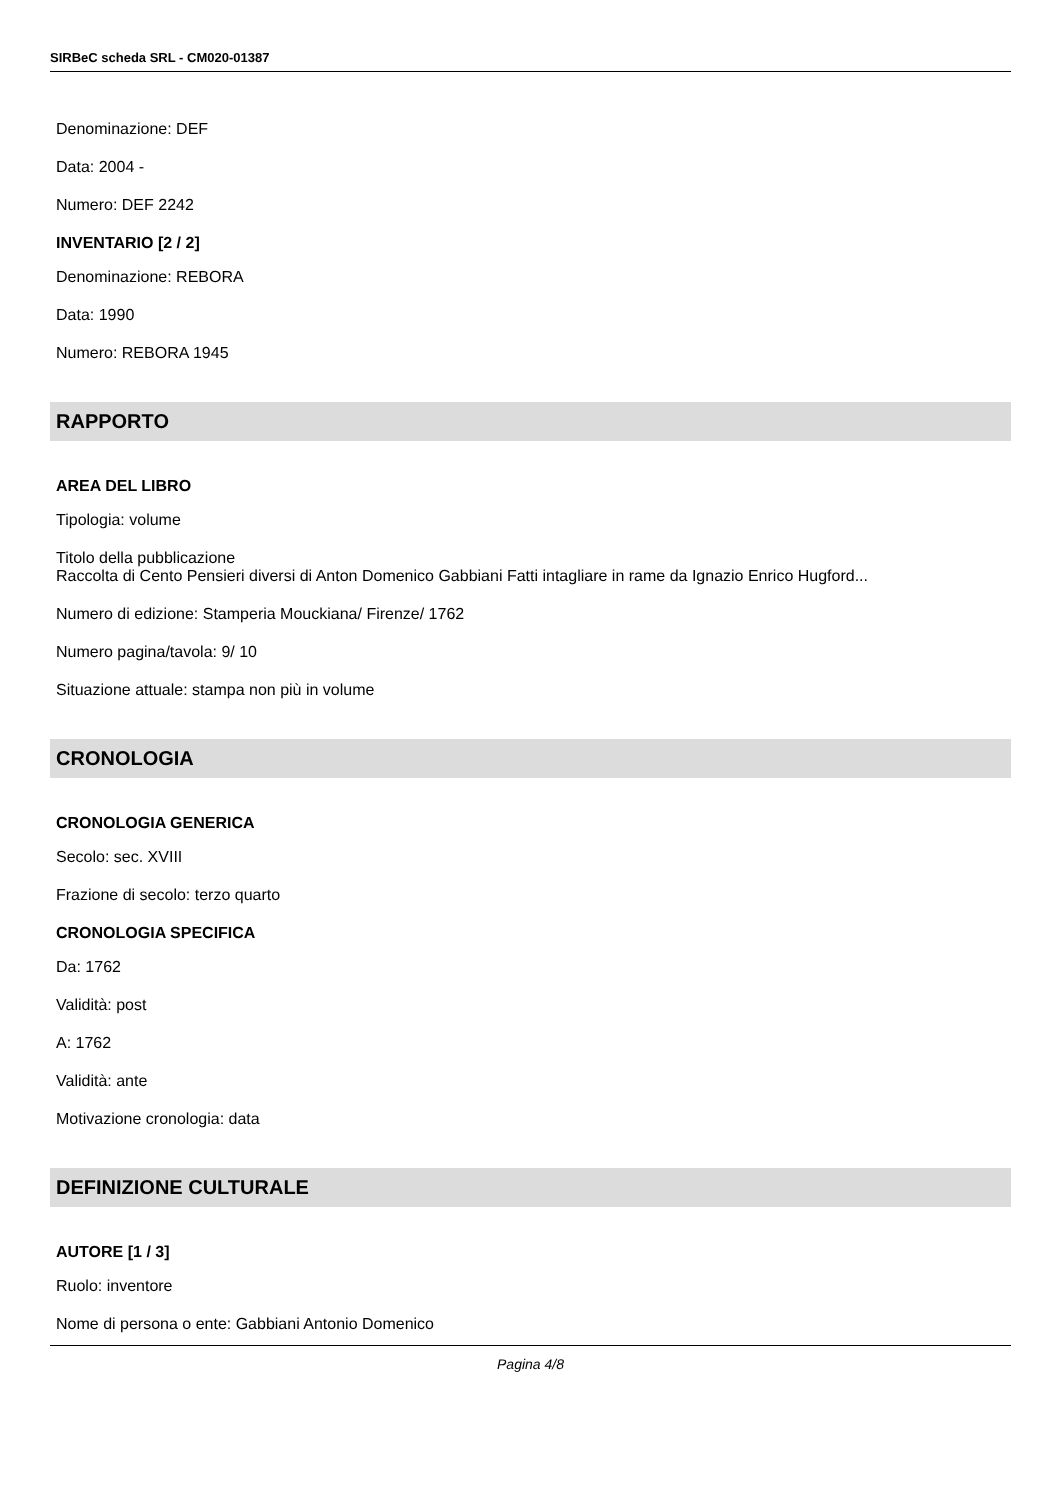SIRBeC scheda SRL - CM020-01387
Denominazione: DEF
Data: 2004 -
Numero: DEF 2242
INVENTARIO [2 / 2]
Denominazione: REBORA
Data: 1990
Numero: REBORA 1945
RAPPORTO
AREA DEL LIBRO
Tipologia: volume
Titolo della pubblicazione
Raccolta di Cento Pensieri diversi di Anton Domenico Gabbiani Fatti intagliare in rame da Ignazio Enrico Hugford...
Numero di edizione: Stamperia Mouckiana/ Firenze/ 1762
Numero pagina/tavola: 9/ 10
Situazione attuale: stampa non più in volume
CRONOLOGIA
CRONOLOGIA GENERICA
Secolo: sec. XVIII
Frazione di secolo: terzo quarto
CRONOLOGIA SPECIFICA
Da: 1762
Validità: post
A: 1762
Validità: ante
Motivazione cronologia: data
DEFINIZIONE CULTURALE
AUTORE [1 / 3]
Ruolo: inventore
Nome di persona o ente: Gabbiani Antonio Domenico
Pagina 4/8